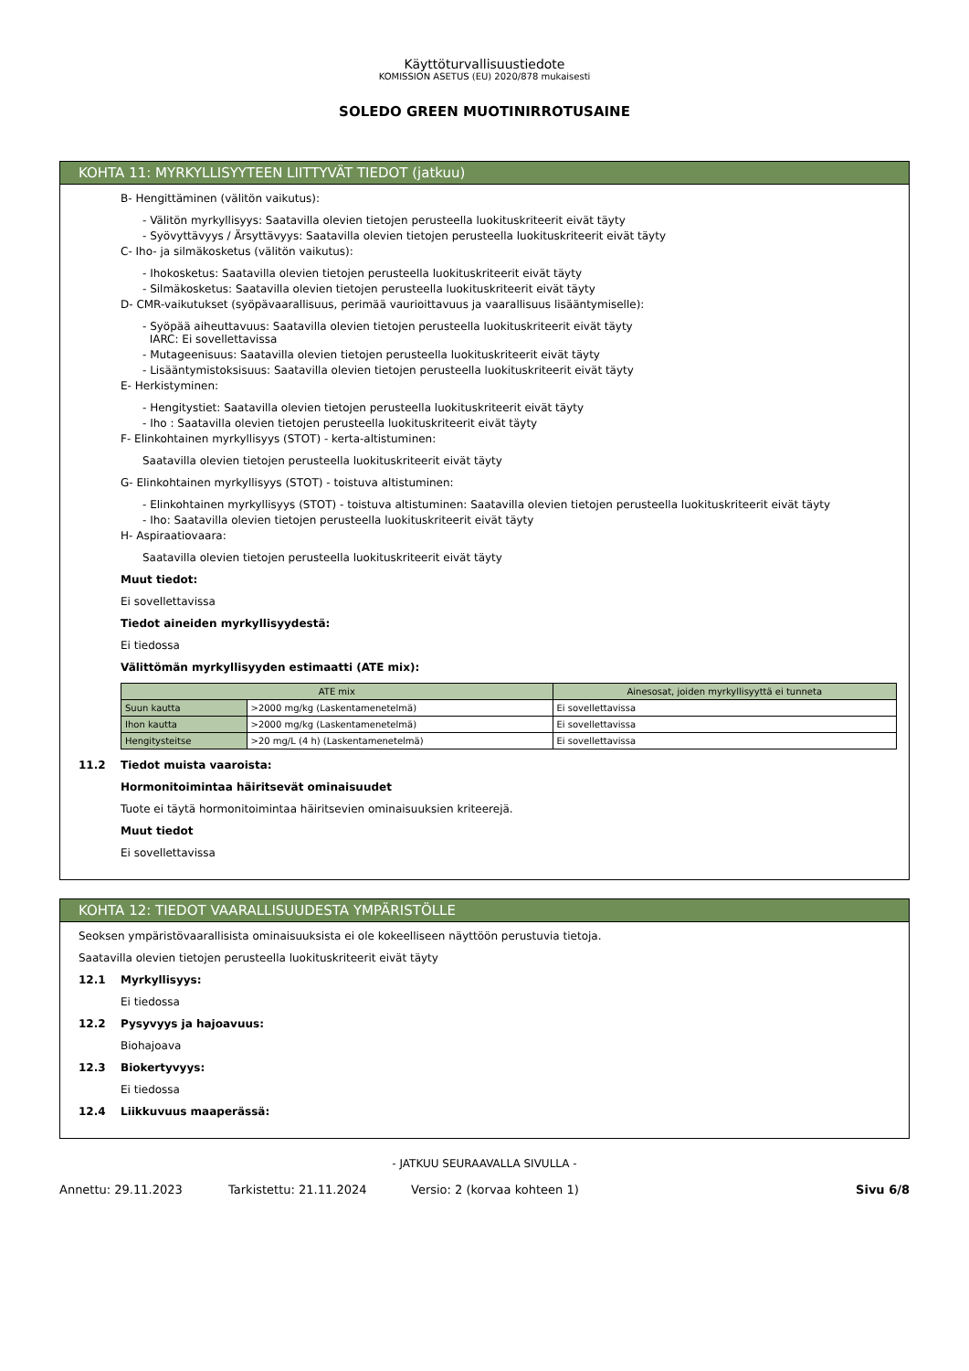Käyttöturvallisuustiedote
KOMISSION ASETUS (EU) 2020/878 mukaisesti
SOLEDO GREEN MUOTINIRROTUSAINE
KOHTA 11: MYRKYLLISYYTEEN LIITTYVÄT TIEDOT (jatkuu)
B- Hengittäminen (välitön vaikutus):
- Välitön myrkyllisyys: Saatavilla olevien tietojen perusteella luokituskriteerit eivät täyty
- Syövyttävyys / Ärsyttävyys: Saatavilla olevien tietojen perusteella luokituskriteerit eivät täyty
C- Iho- ja silmäkosketus (välitön vaikutus):
- Ihokosketus: Saatavilla olevien tietojen perusteella luokituskriteerit eivät täyty
- Silmäkosketus: Saatavilla olevien tietojen perusteella luokituskriteerit eivät täyty
D- CMR-vaikutukset (syöpävaarallisuus, perimää vaurioittavuus ja vaarallisuus lisääntymiselle):
- Syöpää aiheuttavuus: Saatavilla olevien tietojen perusteella luokituskriteerit eivät täyty
IARC: Ei sovellettavissa
- Mutageenisuus: Saatavilla olevien tietojen perusteella luokituskriteerit eivät täyty
- Lisääntymistoksisuus: Saatavilla olevien tietojen perusteella luokituskriteerit eivät täyty
E- Herkistyminen:
- Hengitystiet: Saatavilla olevien tietojen perusteella luokituskriteerit eivät täyty
- Iho : Saatavilla olevien tietojen perusteella luokituskriteerit eivät täyty
F- Elinkohtainen myrkyllisyys (STOT) - kerta-altistuminen:
Saatavilla olevien tietojen perusteella luokituskriteerit eivät täyty
G- Elinkohtainen myrkyllisyys (STOT) - toistuva altistuminen:
- Elinkohtainen myrkyllisyys (STOT) - toistuva altistuminen: Saatavilla olevien tietojen perusteella luokituskriteerit eivät täyty
- Iho: Saatavilla olevien tietojen perusteella luokituskriteerit eivät täyty
H- Aspiraatiovaara:
Saatavilla olevien tietojen perusteella luokituskriteerit eivät täyty
Muut tiedot:
Ei sovellettavissa
Tiedot aineiden myrkyllisyydestä:
Ei tiedossa
Välittömän myrkyllisyyden estimaatti (ATE mix):
| ATE mix | | Ainesosat, joiden myrkyllisyyttä ei tunneta |
| --- | --- | --- |
| Suun kautta | >2000 mg/kg (Laskentamenetelmä) | Ei sovellettavissa |
| Ihon kautta | >2000 mg/kg (Laskentamenetelmä) | Ei sovellettavissa |
| Hengitysteitse | >20 mg/L (4 h) (Laskentamenetelmä) | Ei sovellettavissa |
11.2 Tiedot muista vaaroista:
Hormonitoimintaa häiritsevät ominaisuudet
Tuote ei täytä hormonitoimintaa häiritsevien ominaisuuksien kriteerejä.
Muut tiedot
Ei sovellettavissa
KOHTA 12: TIEDOT VAARALLISUUDESTA YMPÄRISTÖLLE
Seoksen ympäristövaarallisista ominaisuuksista ei ole kokeelliseen näyttöön perustuvia tietoja.
Saatavilla olevien tietojen perusteella luokituskriteerit eivät täyty
12.1 Myrkyllisyys:
Ei tiedossa
12.2 Pysyvyys ja hajoavuus:
Biohajoava
12.3 Biokertyvyys:
Ei tiedossa
12.4 Liikkuvuus maaperässä:
- JATKUU SEURAAVALLA SIVULLA -
Annettu: 29.11.2023 Tarkistettu: 21.11.2024 Versio: 2 (korvaa kohteen 1) Sivu 6/8